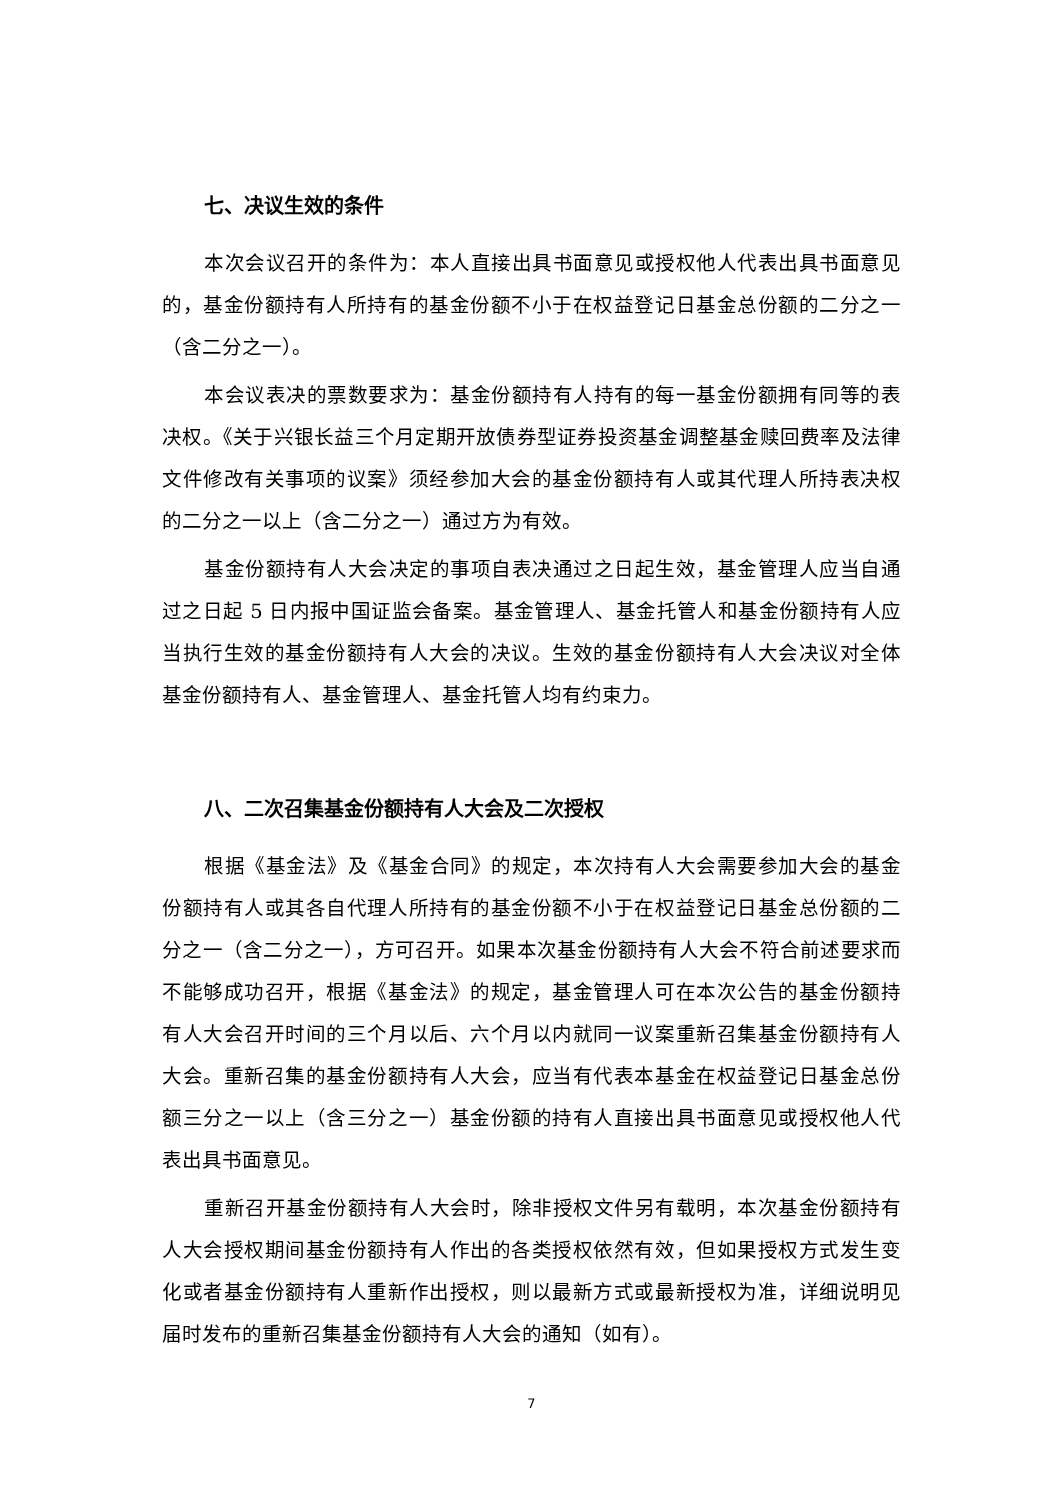七、决议生效的条件
本次会议召开的条件为：本人直接出具书面意见或授权他人代表出具书面意见的，基金份额持有人所持有的基金份额不小于在权益登记日基金总份额的二分之一（含二分之一）。
本会议表决的票数要求为：基金份额持有人持有的每一基金份额拥有同等的表决权。《关于兴银长益三个月定期开放债券型证券投资基金调整基金赎回费率及法律文件修改有关事项的议案》须经参加大会的基金份额持有人或其代理人所持表决权的二分之一以上（含二分之一）通过方为有效。
基金份额持有人大会决定的事项自表决通过之日起生效，基金管理人应当自通过之日起 5 日内报中国证监会备案。基金管理人、基金托管人和基金份额持有人应当执行生效的基金份额持有人大会的决议。生效的基金份额持有人大会决议对全体基金份额持有人、基金管理人、基金托管人均有约束力。
八、二次召集基金份额持有人大会及二次授权
根据《基金法》及《基金合同》的规定，本次持有人大会需要参加大会的基金份额持有人或其各自代理人所持有的基金份额不小于在权益登记日基金总份额的二分之一（含二分之一），方可召开。如果本次基金份额持有人大会不符合前述要求而不能够成功召开，根据《基金法》的规定，基金管理人可在本次公告的基金份额持有人大会召开时间的三个月以后、六个月以内就同一议案重新召集基金份额持有人大会。重新召集的基金份额持有人大会，应当有代表本基金在权益登记日基金总份额三分之一以上（含三分之一）基金份额的持有人直接出具书面意见或授权他人代表出具书面意见。
重新召开基金份额持有人大会时，除非授权文件另有载明，本次基金份额持有人大会授权期间基金份额持有人作出的各类授权依然有效，但如果授权方式发生变化或者基金份额持有人重新作出授权，则以最新方式或最新授权为准，详细说明见届时发布的重新召集基金份额持有人大会的通知（如有）。
7